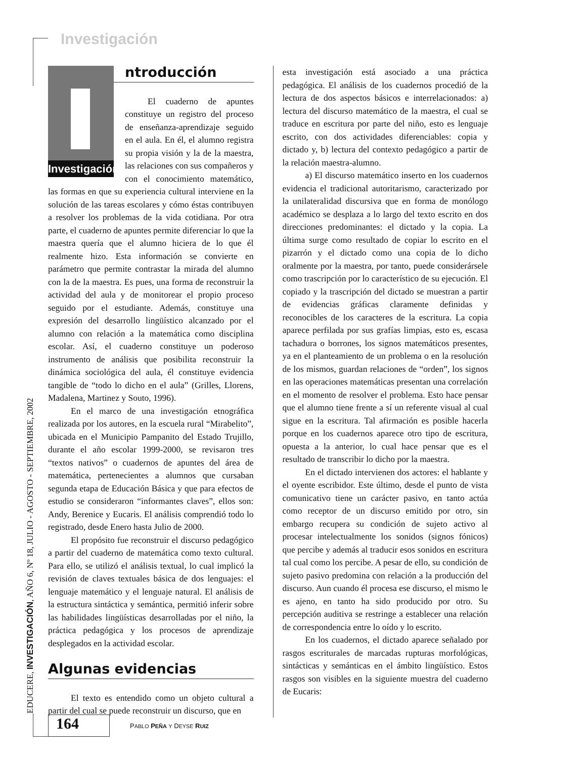Investigación
EDUCERE, INVESTIGACIÓN, AÑO 6, Nº 18, JULIO - AGOSTO - SEPTIEMBRE, 2002
Investigación
ntroducción
El cuaderno de apuntes constituye un registro del proceso de enseñanza-aprendizaje seguido en el aula. En él, el alumno registra su propia visión y la de la maestra, las relaciones con sus compañeros y con el conocimiento matemático, las formas en que su experiencia cultural interviene en la solución de las tareas escolares y cómo éstas contribuyen a resolver los problemas de la vida cotidiana. Por otra parte, el cuaderno de apuntes permite diferenciar lo que la maestra quería que el alumno hiciera de lo que él realmente hizo. Esta información se convierte en parámetro que permite contrastar la mirada del alumno con la de la maestra. Es pues, una forma de reconstruir la actividad del aula y de monitorear el propio proceso seguido por el estudiante. Además, constituye una expresión del desarrollo lingüístico alcanzado por el alumno con relación a la matemática como disciplina escolar. Así, el cuaderno constituye un poderoso instrumento de análisis que posibilita reconstruir la dinámica sociológica del aula, él constituye evidencia tangible de “todo lo dicho en el aula” (Grilles, Llorens, Madalena, Martinez y Souto, 1996).
En el marco de una investigación etnográfica realizada por los autores, en la escuela rural “Mirabelito”, ubicada en el Municipio Pampanito del Estado Trujillo, durante el año escolar 1999-2000, se revisaron tres “textos nativos” o cuadernos de apuntes del área de matemática, pertenecientes a alumnos que cursaban segunda etapa de Educación Básica y que para efectos de estudio se consideraron “informantes claves”, ellos son: Andy, Berenice y Eucaris. El análisis comprendió todo lo registrado, desde Enero hasta Julio de 2000.
El propósito fue reconstruir el discurso pedagógico a partir del cuaderno de matemática como texto cultural. Para ello, se utilizó el análisis textual, lo cual implicó la revisión de claves textuales básica de dos lenguajes: el lenguaje matemático y el lenguaje natural. El análisis de la estructura sintáctica y semántica, permitió inferir sobre las habilidades lingüísticas desarrolladas por el niño, la práctica pedagógica y los procesos de aprendizaje desplegados en la actividad escolar.
Algunas evidencias
El texto es entendido como un objeto cultural a partir del cual se puede reconstruir un discurso, que en
esta investigación está asociado a una práctica pedagógica. El análisis de los cuadernos procedió de la lectura de dos aspectos básicos e interrelacionados: a) lectura del discurso matemático de la maestra, el cual se traduce en escritura por parte del niño, esto es lenguaje escrito, con dos actividades diferenciables: copia y dictado y, b) lectura del contexto pedagógico a partir de la relación maestra-alumno.
a) El discurso matemático inserto en los cuadernos evidencia el tradicional autoritarismo, caracterizado por la unilateralidad discursiva que en forma de monólogo académico se desplaza a lo largo del texto escrito en dos direcciones predominantes: el dictado y la copia. La última surge como resultado de copiar lo escrito en el pizarrón y el dictado como una copia de lo dicho oralmente por la maestra, por tanto, puede considerársele como trascripción por lo característico de su ejecución. El copiado y la trascripción del dictado se muestran a partir de evidencias gráficas claramente definidas y reconocibles de los caracteres de la escritura. La copia aparece perfilada por sus grafías limpias, esto es, escasa tachadura o borrones, los signos matemáticos presentes, ya en el planteamiento de un problema o en la resolución de los mismos, guardan relaciones de “orden”, los signos en las operaciones matemáticas presentan una correlación en el momento de resolver el problema. Esto hace pensar que el alumno tiene frente a sí un referente visual al cual sigue en la escritura. Tal afirmación es posible hacerla porque en los cuadernos aparece otro tipo de escritura, opuesta a la anterior, lo cual hace pensar que es el resultado de transcribir lo dicho por la maestra.
En el dictado intervienen dos actores: el hablante y el oyente escribidor. Este último, desde el punto de vista comunicativo tiene un carácter pasivo, en tanto actúa como receptor de un discurso emitido por otro, sin embargo recupera su condición de sujeto activo al procesar intelectualmente los sonidos (signos fónicos) que percibe y además al traducir esos sonidos en escritura tal cual como los percibe. A pesar de ello, su condición de sujeto pasivo predomina con relación a la producción del discurso. Aun cuando él procesa ese discurso, el mismo le es ajeno, en tanto ha sido producido por otro. Su percepción auditiva se restringe a establecer una relación de correspondencia entre lo oído y lo escrito.
En los cuadernos, el dictado aparece señalado por rasgos escriturales de marcadas rupturas morfológicas, sintácticas y semánticas en el ámbito lingüístico. Estos rasgos son visibles en la siguiente muestra del cuaderno de Eucaris:
164
PABLO PEÑA Y DEYSE RUIZ